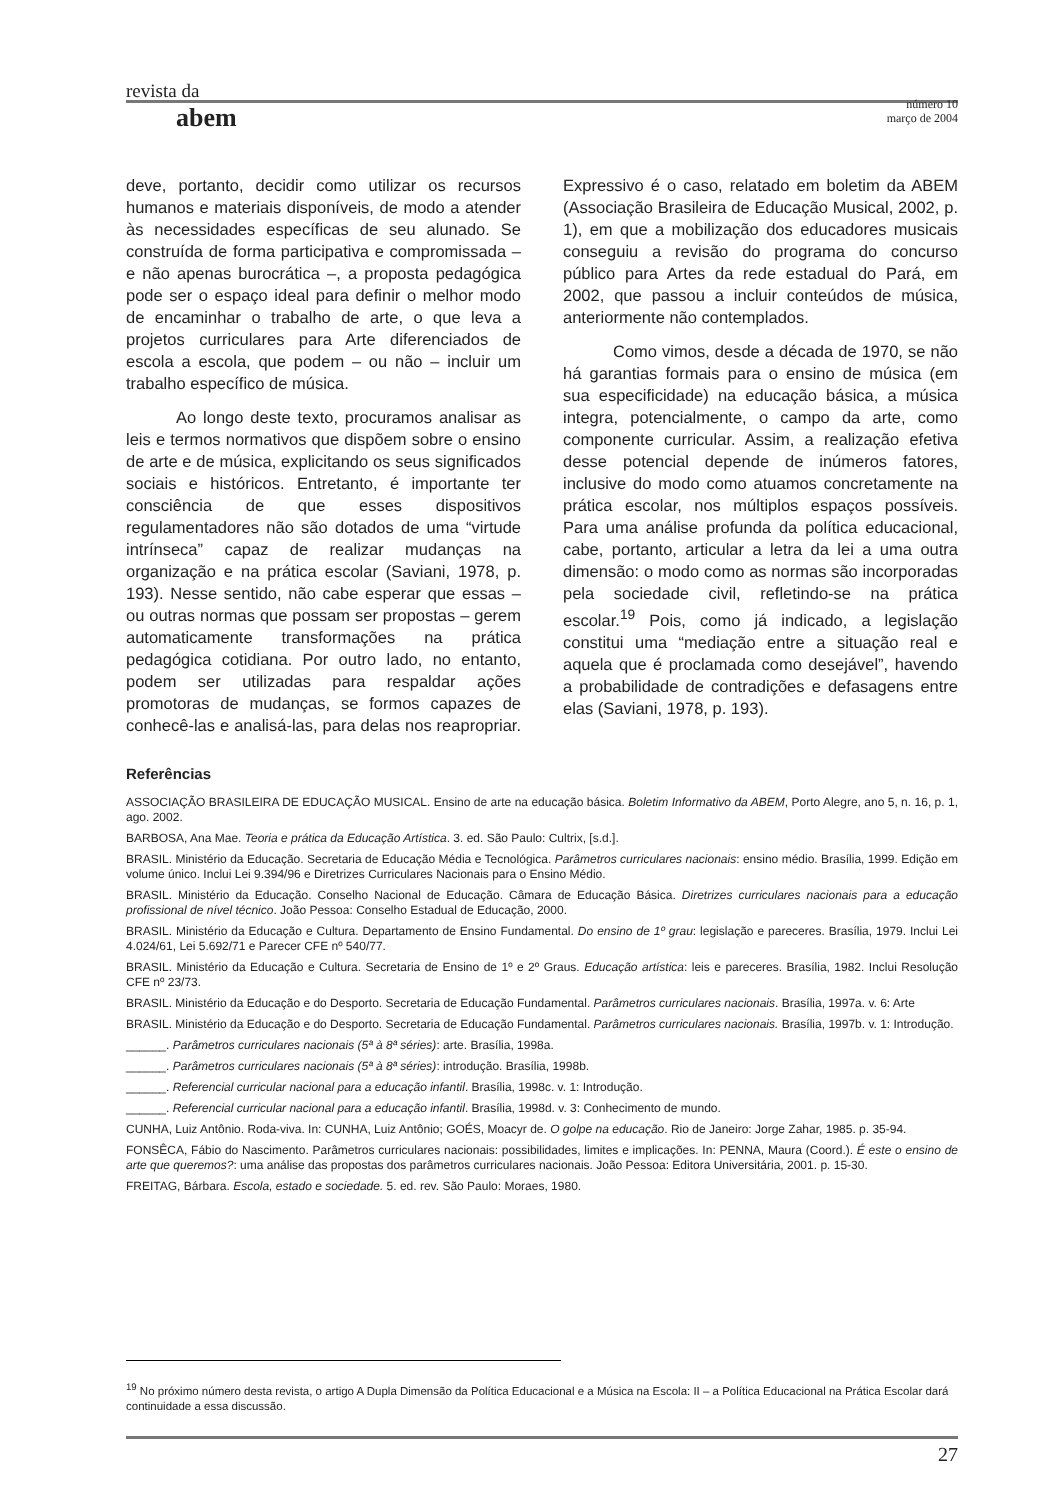revista da
número 10
março de 2004
abem
deve, portanto, decidir como utilizar os recursos humanos e materiais disponíveis, de modo a atender às necessidades específicas de seu alunado. Se construída de forma participativa e compromissada – e não apenas burocrática –, a proposta pedagógica pode ser o espaço ideal para definir o melhor modo de encaminhar o trabalho de arte, o que leva a projetos curriculares para Arte diferenciados de escola a escola, que podem – ou não – incluir um trabalho específico de música.
Ao longo deste texto, procuramos analisar as leis e termos normativos que dispõem sobre o ensino de arte e de música, explicitando os seus significados sociais e históricos. Entretanto, é importante ter consciência de que esses dispositivos regulamentadores não são dotados de uma “virtude intrínseca” capaz de realizar mudanças na organização e na prática escolar (Saviani, 1978, p. 193). Nesse sentido, não cabe esperar que essas – ou outras normas que possam ser propostas – gerem automaticamente transformações na prática pedagógica cotidiana. Por outro lado, no entanto, podem ser utilizadas para respaldar ações promotoras de mudanças, se formos capazes de conhecê-las e analisá-las, para delas nos reapropriar. Expressivo é o caso, relatado em boletim da ABEM (Associação Brasileira de Educação Musical, 2002, p. 1), em que a mobilização dos educadores musicais conseguiu a revisão do programa do concurso público para Artes da rede estadual do Pará, em 2002, que passou a incluir conteúdos de música, anteriormente não contemplados.
Como vimos, desde a década de 1970, se não há garantias formais para o ensino de música (em sua especificidade) na educação básica, a música integra, potencialmente, o campo da arte, como componente curricular. Assim, a realização efetiva desse potencial depende de inúmeros fatores, inclusive do modo como atuamos concretamente na prática escolar, nos múltiplos espaços possíveis. Para uma análise profunda da política educacional, cabe, portanto, articular a letra da lei a uma outra dimensão: o modo como as normas são incorporadas pela sociedade civil, refletindo-se na prática escolar.<sup>19</sup> Pois, como já indicado, a legislação constitui uma “mediação entre a situação real e aquela que é proclamada como desejável”, havendo a probabilidade de contradições e defasagens entre elas (Saviani, 1978, p. 193).
Referências
ASSOCIAÇÃO BRASILEIRA DE EDUCAÇÃO MUSICAL. Ensino de arte na educação básica. Boletim Informativo da ABEM, Porto Alegre, ano 5, n. 16, p. 1, ago. 2002.
BARBOSA, Ana Mae. Teoria e prática da Educação Artística. 3. ed. São Paulo: Cultrix, [s.d.].
BRASIL. Ministério da Educação. Secretaria de Educação Média e Tecnológica. Parâmetros curriculares nacionais: ensino médio. Brasília, 1999. Edição em volume único. Inclui Lei 9.394/96 e Diretrizes Curriculares Nacionais para o Ensino Médio.
BRASIL. Ministério da Educação. Conselho Nacional de Educação. Câmara de Educação Básica. Diretrizes curriculares nacionais para a educação profissional de nível técnico. João Pessoa: Conselho Estadual de Educação, 2000.
BRASIL. Ministério da Educação e Cultura. Departamento de Ensino Fundamental. Do ensino de 1º grau: legislação e pareceres. Brasília, 1979. Inclui Lei 4.024/61, Lei 5.692/71 e Parecer CFE nº 540/77.
BRASIL. Ministério da Educação e Cultura. Secretaria de Ensino de 1º e 2º Graus. Educação artística: leis e pareceres. Brasília, 1982. Inclui Resolução CFE nº 23/73.
BRASIL. Ministério da Educação e do Desporto. Secretaria de Educação Fundamental. Parâmetros curriculares nacionais. Brasília, 1997a. v. 6: Arte
BRASIL. Ministério da Educação e do Desporto. Secretaria de Educação Fundamental. Parâmetros curriculares nacionais. Brasília, 1997b. v. 1: Introdução.
______. Parâmetros curriculares nacionais (5ª à 8ª séries): arte. Brasília, 1998a.
______. Parâmetros curriculares nacionais (5ª à 8ª séries): introdução. Brasília, 1998b.
______. Referencial curricular nacional para a educação infantil. Brasília, 1998c. v. 1: Introdução.
______. Referencial curricular nacional para a educação infantil. Brasília, 1998d. v. 3: Conhecimento de mundo.
CUNHA, Luiz Antônio. Roda-viva. In: CUNHA, Luiz Antônio; GOÉS, Moacyr de. O golpe na educação. Rio de Janeiro: Jorge Zahar, 1985. p. 35-94.
FONSÊCA, Fábio do Nascimento. Parâmetros curriculares nacionais: possibilidades, limites e implicações. In: PENNA, Maura (Coord.). É este o ensino de arte que queremos?: uma análise das propostas dos parâmetros curriculares nacionais. João Pessoa: Editora Universitária, 2001. p. 15-30.
FREITAG, Bárbara. Escola, estado e sociedade. 5. ed. rev. São Paulo: Moraes, 1980.
<sup>19</sup> No próximo número desta revista, o artigo A Dupla Dimensão da Política Educacional e a Música na Escola: II – a Política Educacional na Prática Escolar dará continuidade a essa discussão.
27